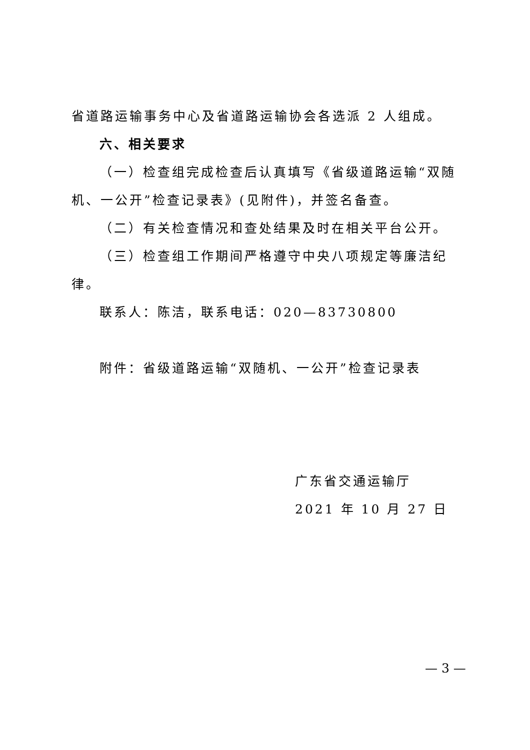省道路运输事务中心及省道路运输协会各选派 2 人组成。
六、相关要求
（一）检查组完成检查后认真填写《省级道路运输“双随机、一公开”检查记录表》(见附件)，并签名备查。
（二）有关检查情况和查处结果及时在相关平台公开。
（三）检查组工作期间严格遵守中央八项规定等廉洁纪律。
联系人：陈洁，联系电话：020—83730800
附件：省级道路运输“双随机、一公开”检查记录表
广东省交通运输厅
2021 年 10 月 27 日
— 3 —